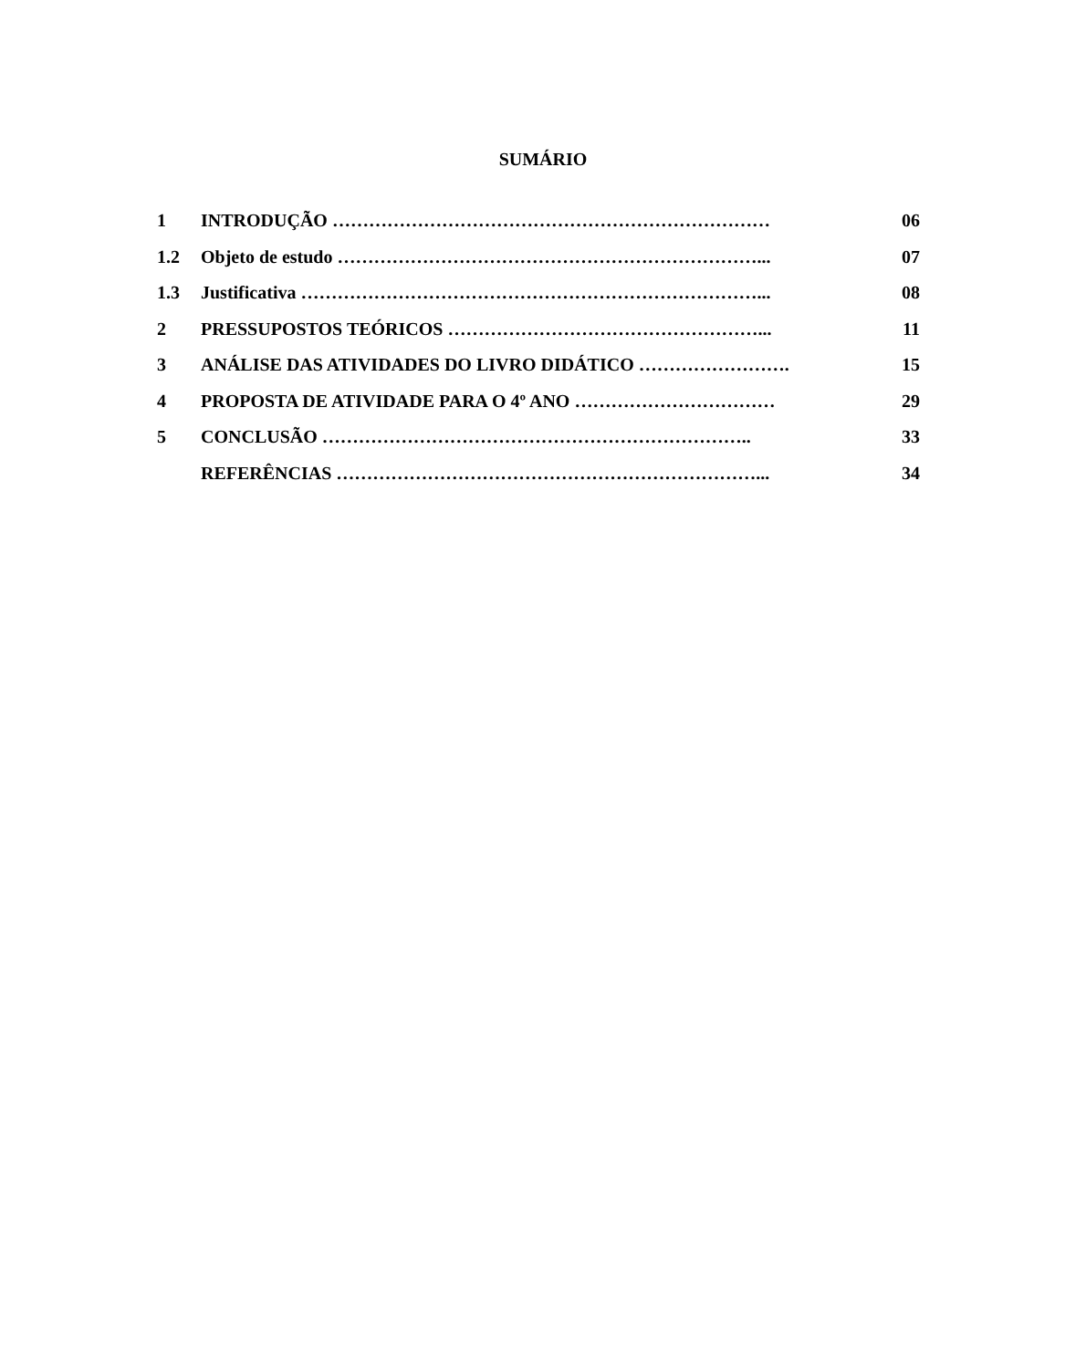SUMÁRIO
1 INTRODUÇÃO ……………………………………………………………… 06
1.2 Objeto de estudo ……………………………………………………………... 07
1.3 Justificativa …………………………………………………………………... 08
2 PRESSUPOSTOS TEÓRICOS ……………………………………………... 11
3 ANÁLISE DAS ATIVIDADES DO LIVRO DIDÁTICO ……………………. 15
4 PROPOSTA DE ATIVIDADE PARA O 4º ANO …………………………… 29
5 CONCLUSÃO …………………………………………………………….. 33
REFERÊNCIAS ……………………………………………………………... 34